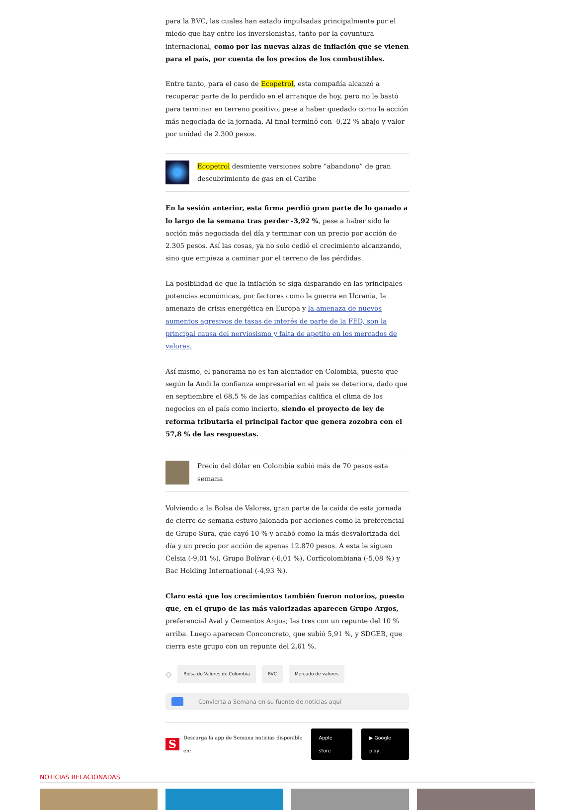para la BVC, las cuales han estado impulsadas principalmente por el miedo que hay entre los inversionistas, tanto por la coyuntura internacional, como por las nuevas alzas de inflación que se vienen para el país, por cuenta de los precios de los combustibles.
Entre tanto, para el caso de Ecopetrol, esta compañía alcanzó a recuperar parte de lo perdido en el arranque de hoy, pero no le bastó para terminar en terreno positivo, pese a haber quedado como la acción más negociada de la jornada. Al final terminó con -0,22 % abajo y valor por unidad de 2.300 pesos.
Ecopetrol desmiente versiones sobre “abandono” de gran descubrimiento de gas en el Caribe
En la sesión anterior, esta firma perdió gran parte de lo ganado a lo largo de la semana tras perder -3,92 %, pese a haber sido la acción más negociada del día y terminar con un precio por acción de 2.305 pesos. Así las cosas, ya no solo cedió el crecimiento alcanzando, sino que empieza a caminar por el terreno de las pérdidas.
La posibilidad de que la inflación se siga disparando en las principales potencias económicas, por factores como la guerra en Ucrania, la amenaza de crisis energética en Europa y la amenaza de nuevos aumentos agresivos de tasas de interés de parte de la FED, son la principal causa del nerviosismo y falta de apetito en los mercados de valores.
Así mismo, el panorama no es tan alentador en Colombia, puesto que según la Andi la confianza empresarial en el país se deteriora, dado que en septiembre el 68,5 % de las compañías califica el clima de los negocios en el país como incierto, siendo el proyecto de ley de reforma tributaria el principal factor que genera zozobra con el 57,8 % de las respuestas.
Precio del dólar en Colombia subió más de 70 pesos esta semana
Volviendo a la Bolsa de Valores, gran parte de la caída de esta jornada de cierre de semana estuvo jalonada por acciones como la preferencial de Grupo Sura, que cayó 10 % y acabó como la más desvalorizada del día y un precio por acción de apenas 12.870 pesos. A esta le siguen Celsia (-9,01 %), Grupo Bolívar (-6,01 %), Corficolombiana (-5,08 %) y Bac Holding International (-4,93 %).
Claro está que los crecimientos también fueron notorios, puesto que, en el grupo de las más valorizadas aparecen Grupo Argos, preferencial Aval y Cementos Argos; las tres con un repunte del 10 % arriba. Luego aparecen Conconcreto, que subió 5,91 %, y SDGEB, que cierra este grupo con un repunte del 2,61 %.
◇ Bolsa de Valores de Colombia BVC Mercado de valores
Convierta a Semana en su fuente de noticias aquí
S Descarga la app de Semana noticias disponible en: Apple store ▶ Google play
NOTICIAS RELACIONADAS